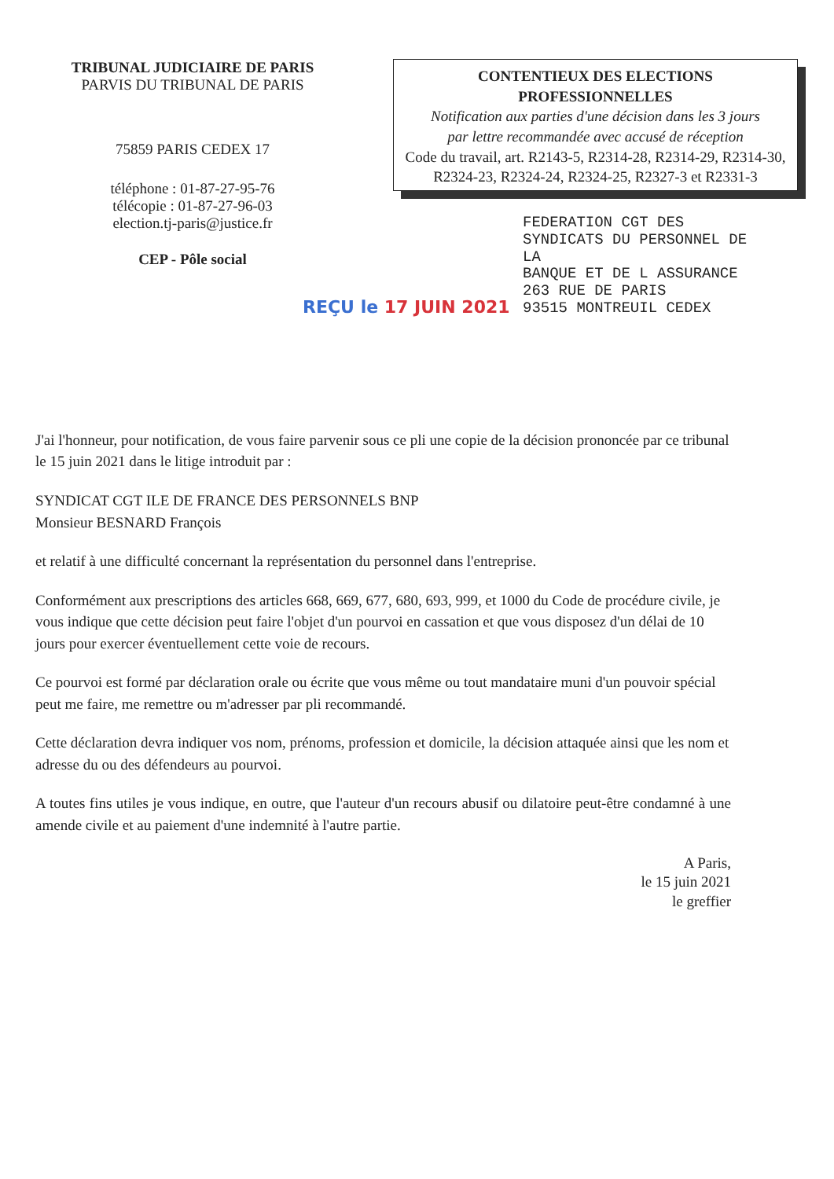TRIBUNAL JUDICIAIRE DE PARIS
PARVIS DU TRIBUNAL DE PARIS
75859 PARIS CEDEX 17
téléphone : 01-87-27-95-76
télécopie : 01-87-27-96-03
election.tj-paris@justice.fr
CEP - Pôle social
CONTENTIEUX DES ELECTIONS
PROFESSIONNELLES
Notification aux parties d'une décision dans les 3 jours
par lettre recommandée avec accusé de réception
Code du travail, art. R2143-5, R2314-28, R2314-29, R2314-30, R2324-23, R2324-24, R2324-25, R2327-3 et R2331-3
FEDERATION CGT DES
SYNDICATS DU PERSONNEL DE
LA
BANQUE ET DE L ASSURANCE
263 RUE DE PARIS
93515 MONTREUIL CEDEX
REÇU le 17 JUIN 2021
J'ai l'honneur, pour notification, de vous faire parvenir sous ce pli une copie de la décision prononcée par ce tribunal le 15 juin 2021 dans le litige introduit par :
SYNDICAT CGT ILE DE FRANCE DES PERSONNELS BNP
Monsieur BESNARD François
et relatif à une difficulté concernant la représentation du personnel dans l'entreprise.
Conformément aux prescriptions des articles 668, 669, 677, 680, 693, 999, et 1000 du Code de procédure civile, je vous indique que cette décision peut faire l'objet d'un pourvoi en cassation et que vous disposez d'un délai de 10 jours pour exercer éventuellement cette voie de recours.
Ce pourvoi est formé par déclaration orale ou écrite que vous même ou tout mandataire muni d'un pouvoir spécial peut me faire, me remettre ou m'adresser par pli recommandé.
Cette déclaration devra indiquer vos nom, prénoms, profession et domicile, la décision attaquée ainsi que les nom et adresse du ou des défendeurs au pourvoi.
A toutes fins utiles je vous indique, en outre, que l'auteur d'un recours abusif ou dilatoire peut-être condamné à une amende civile et au paiement d'une indemnité à l'autre partie.
A Paris,
le 15 juin 2021
le greffier